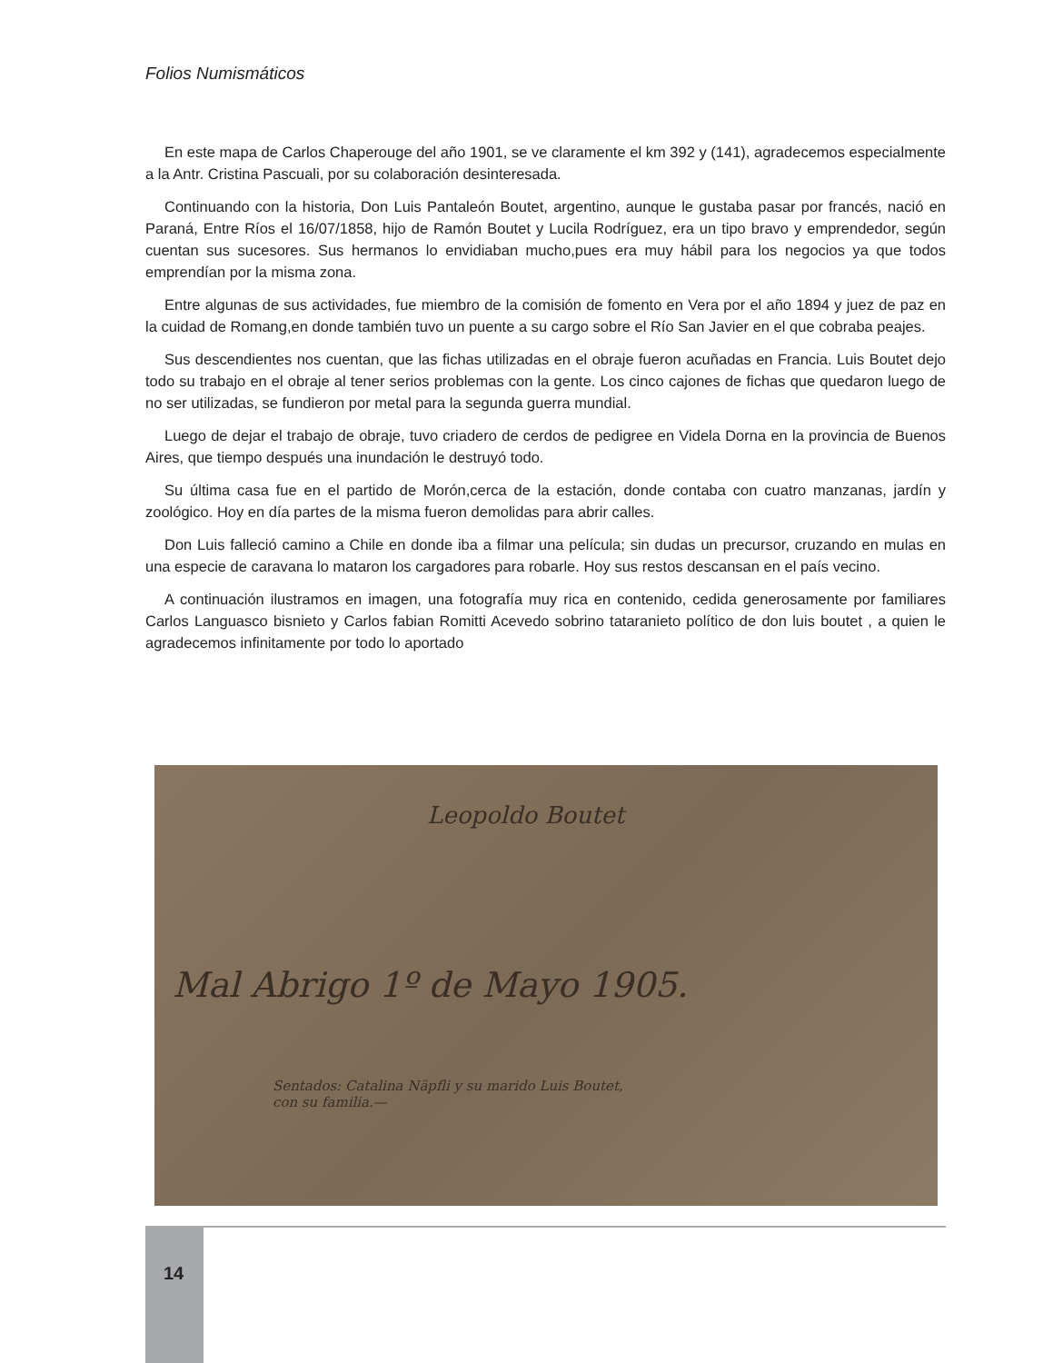Folios Numismáticos
En este mapa de Carlos Chaperouge del año 1901, se ve claramente el km 392 y (141), agradecemos especialmente a la Antr. Cristina Pascuali, por su colaboración desinteresada.
Continuando con la historia, Don Luis Pantaleón Boutet, argentino, aunque le gustaba pasar por francés, nació en Paraná, Entre Ríos el 16/07/1858, hijo de Ramón Boutet y Lucila Rodríguez, era un tipo bravo y emprendedor, según cuentan sus sucesores. Sus hermanos lo envidiaban mucho,pues era muy hábil para los negocios ya que todos emprendían por la misma zona.
Entre algunas de sus actividades, fue miembro de la comisión de fomento en Vera por el año 1894 y juez de paz en la cuidad de Romang,en donde también tuvo un puente a su cargo sobre el Río San Javier en el que cobraba peajes.
Sus descendientes nos cuentan, que las fichas utilizadas en el obraje fueron acuñadas en Francia. Luis Boutet dejo todo su trabajo en el obraje al tener serios problemas con la gente. Los cinco cajones de fichas que quedaron luego de no ser utilizadas, se fundieron por metal para la segunda guerra mundial.
Luego de dejar el trabajo de obraje, tuvo criadero de cerdos de pedigree en Videla Dorna en la provincia de Buenos Aires, que tiempo después una inundación le destruyó todo.
Su última casa fue en el partido de Morón,cerca de la estación, donde contaba con cuatro manzanas, jardín y zoológico. Hoy en día partes de la misma fueron demolidas para abrir calles.
Don Luis falleció camino a Chile en donde iba a filmar una película; sin dudas un precursor, cruzando en mulas en una especie de caravana lo mataron los cargadores para robarle. Hoy sus restos descansan en el país vecino.
A continuación ilustramos en imagen, una fotografía muy rica en contenido, cedida generosamente por familiares Carlos Languasco bisnieto y Carlos fabian Romitti Acevedo sobrino tataranieto político de don luis boutet , a quien le agradecemos infinitamente por todo lo aportado
Leopoldo Boutet
Mal Abrigo 1º de Mayo 1905.
Sentados: Catalina Näpfli y su marido Luis Boutet,
con su familia.—
14